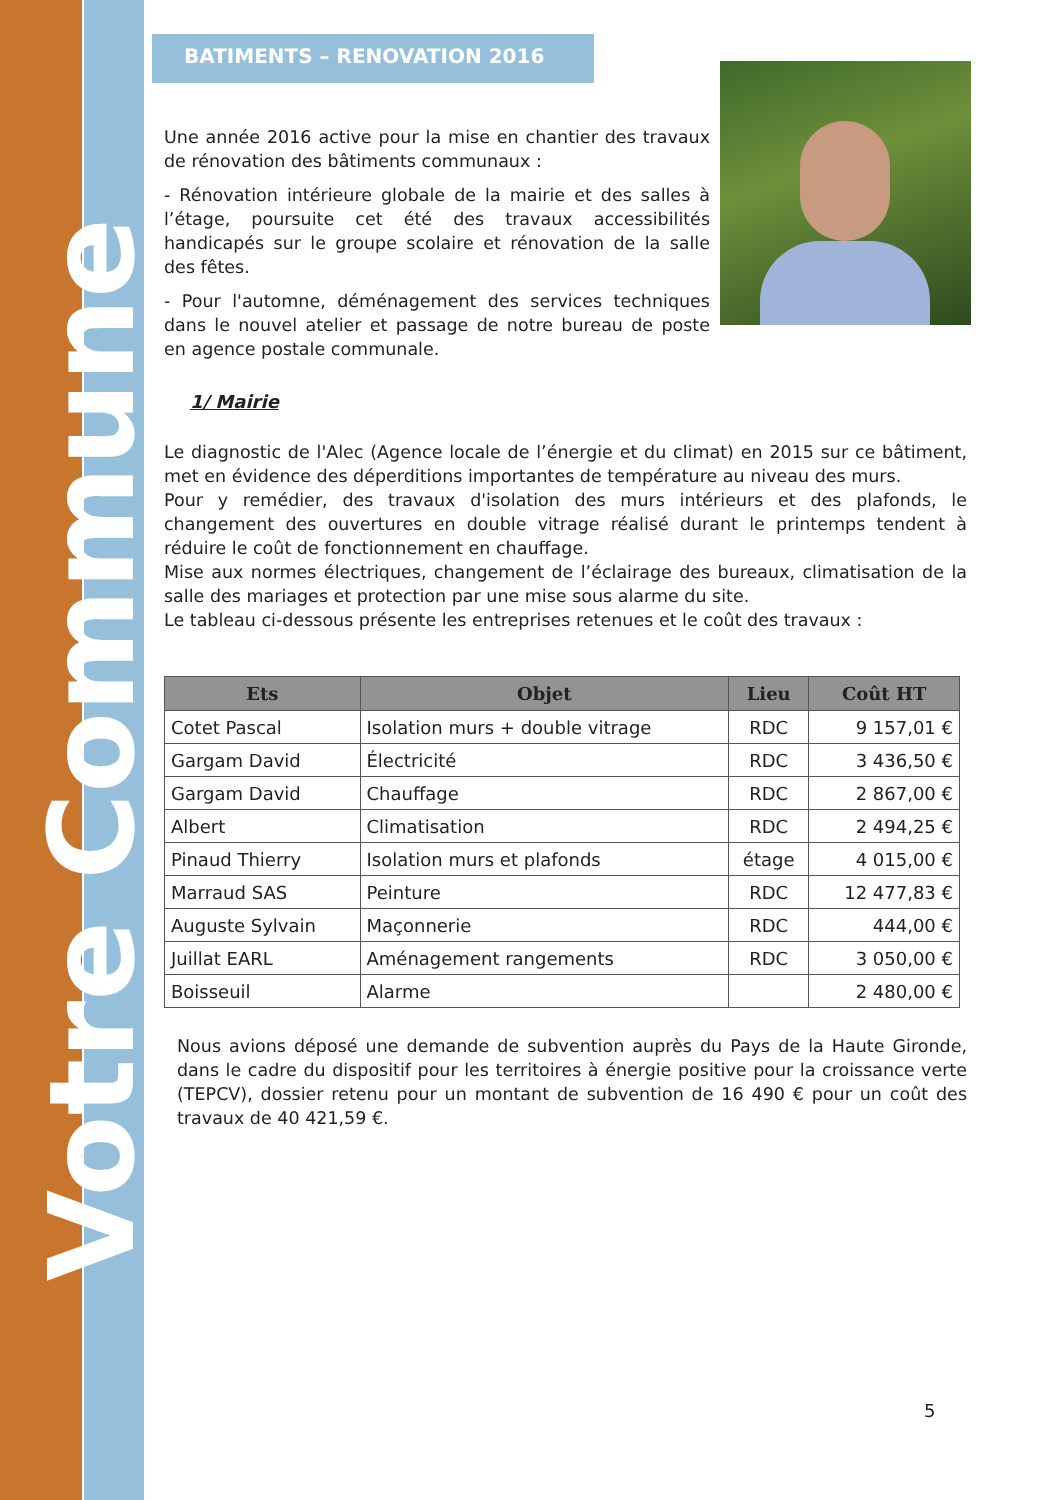Votre Commune
BATIMENTS – RENOVATION 2016
Une année 2016 active pour la mise en chantier des travaux de rénovation des bâtiments communaux :
- Rénovation intérieure globale de la mairie et des salles à l’étage, poursuite cet été des travaux accessibilités handicapés sur le groupe scolaire et rénovation de la salle des fêtes.
- Pour l'automne, déménagement des services techniques dans le nouvel atelier et passage de notre bureau de poste en agence postale communale.
1/ Mairie
Le diagnostic de l'Alec (Agence locale de l’énergie et du climat) en 2015 sur ce bâtiment, met en évidence des déperditions importantes de température au niveau des murs.
Pour y remédier, des travaux d'isolation des murs intérieurs et des plafonds, le changement des ouvertures en double vitrage réalisé durant le printemps tendent à réduire le coût de fonctionnement en chauffage.
Mise aux normes électriques, changement de l’éclairage des bureaux, climatisation de la salle des mariages et protection par une mise sous alarme du site.
Le tableau ci-dessous présente les entreprises retenues et le coût des travaux :
| Ets | Objet | Lieu | Coût HT |
| --- | --- | --- | --- |
| Cotet Pascal | Isolation murs + double vitrage | RDC | 9 157,01 € |
| Gargam David | Électricité | RDC | 3 436,50 € |
| Gargam David | Chauffage | RDC | 2 867,00 € |
| Albert | Climatisation | RDC | 2 494,25 € |
| Pinaud Thierry | Isolation murs et plafonds | étage | 4 015,00 € |
| Marraud SAS | Peinture | RDC | 12 477,83 € |
| Auguste Sylvain | Maçonnerie | RDC | 444,00 € |
| Juillat EARL | Aménagement rangements | RDC | 3 050,00 € |
| Boisseuil | Alarme | | 2 480,00 € |
Nous avions déposé une demande de subvention auprès du Pays de la Haute Gironde, dans le cadre du dispositif pour les territoires à énergie positive pour la croissance verte (TEPCV), dossier retenu pour un montant de subvention de 16 490 € pour un coût des travaux de 40 421,59 €.
5